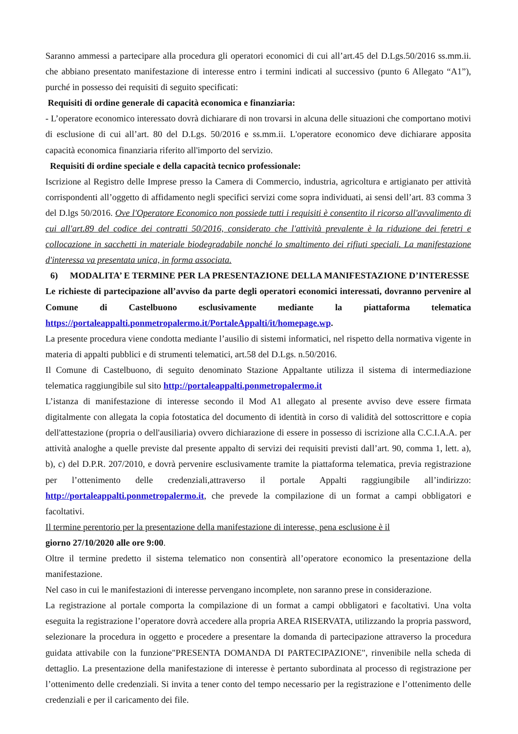Saranno ammessi a partecipare alla procedura gli operatori economici di cui all’art.45 del D.Lgs.50/2016 ss.mm.ii. che abbiano presentato manifestazione di interesse entro i termini indicati al successivo (punto 6 Allegato “A1”), purché in possesso dei requisiti di seguito specificati:
Requisiti di ordine generale di capacità economica e finanziaria:
- L’operatore economico interessato dovrà dichiarare di non trovarsi in alcuna delle situazioni che comportano motivi di esclusione di cui all’art. 80 del D.Lgs. 50/2016 e ss.mm.ii. L'operatore economico deve dichiarare apposita capacità economica finanziaria riferito all'importo del servizio.
Requisiti di ordine speciale e della capacità tecnico professionale:
Iscrizione al Registro delle Imprese presso la Camera di Commercio, industria, agricoltura e artigianato per attività corrispondenti all’oggetto di affidamento negli specifici servizi come sopra individuati, ai sensi dell’art. 83 comma 3 del D.lgs 50/2016. Ove l'Operatore Economico non possiede tutti i requisiti è consentito il ricorso all'avvalimento di cui all'art.89 del codice dei contratti 50/2016, considerato che l'attività prevalente è la riduzione dei feretri e collocazione in sacchetti in materiale biodegradabile nonché lo smaltimento dei rifiuti speciali. La manifestazione d'interessa va presentata unica, in forma associata.
6) MODALITA’ E TERMINE PER LA PRESENTAZIONE DELLA MANIFESTAZIONE D’INTERESSE
Le richieste di partecipazione all’avviso da parte degli operatori economici interessati, dovranno pervenire al Comune di Castelbuono esclusivamente mediante la piattaforma telematica https://portaleappalti.ponmetropalermo.it/PortaleAppalti/it/homepage.wp.
La presente procedura viene condotta mediante l’ausilio di sistemi informatici, nel rispetto della normativa vigente in materia di appalti pubblici e di strumenti telematici, art.58 del D.Lgs. n.50/2016.
Il Comune di Castelbuono, di seguito denominato Stazione Appaltante utilizza il sistema di intermediazione telematica raggiungibile sul sito http://portaleappalti.ponmetropalermo.it
L’istanza di manifestazione di interesse secondo il Mod A1 allegato al presente avviso deve essere firmata digitalmente con allegata la copia fotostatica del documento di identità in corso di validità del sottoscrittore e copia dell'attestazione (propria o dell'ausiliaria) ovvero dichiarazione di essere in possesso di iscrizione alla C.C.I.A.A. per attività analoghe a quelle previste dal presente appalto di servizi dei requisiti previsti dall’art. 90, comma 1, lett. a), b), c) del D.P.R. 207/2010, e dovrà pervenire esclusivamente tramite la piattaforma telematica, previa registrazione per l’ottenimento delle credenziali,attraverso il portale Appalti raggiungibile all’indirizzo: http://portaleappalti.ponmetropalermo.it, che prevede la compilazione di un format a campi obbligatori e facoltativi.
Il termine perentorio per la presentazione della manifestazione di interesse, pena esclusione è il
giorno 27/10/2020 alle ore 9:00.
Oltre il termine predetto il sistema telematico non consentirà all’operatore economico la presentazione della manifestazione.
Nel caso in cui le manifestazioni di interesse pervengano incomplete, non saranno prese in considerazione.
La registrazione al portale comporta la compilazione di un format a campi obbligatori e facoltativi. Una volta eseguita la registrazione l’operatore dovrà accedere alla propria AREA RISERVATA, utilizzando la propria password, selezionare la procedura in oggetto e procedere a presentare la domanda di partecipazione attraverso la procedura guidata attivabile con la funzione"PRESENTA DOMANDA DI PARTECIPAZIONE", rinvenibile nella scheda di dettaglio. La presentazione della manifestazione di interesse è pertanto subordinata al processo di registrazione per l’ottenimento delle credenziali. Si invita a tener conto del tempo necessario per la registrazione e l’ottenimento delle credenziali e per il caricamento dei file.